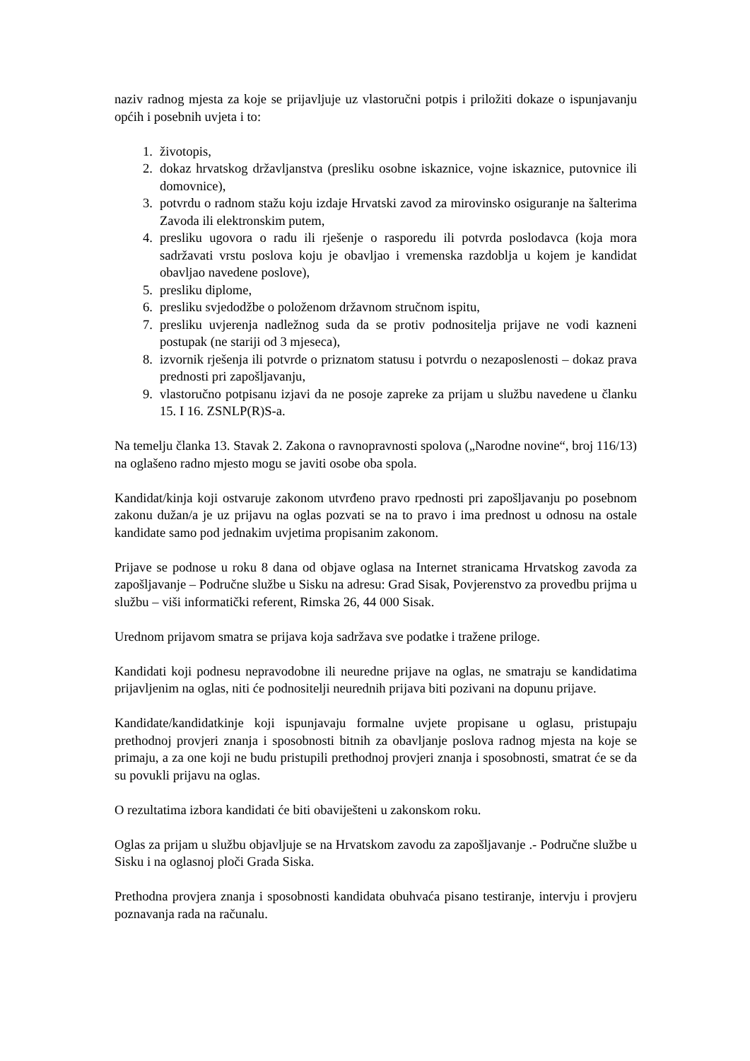naziv radnog mjesta za koje se prijavljuje uz vlastoručni potpis i priložiti dokaze o ispunjavanju općih i posebnih uvjeta i to:
1. životopis,
2. dokaz hrvatskog državljanstva (presliku osobne iskaznice, vojne iskaznice, putovnice ili domovnice),
3. potvrdu o radnom stažu koju izdaje Hrvatski zavod za mirovinsko osiguranje na šalterima Zavoda ili elektronskim putem,
4. presliku ugovora o radu ili rješenje o rasporedu ili potvrda poslodavca (koja mora sadržavati vrstu poslova koju je obavljao i vremenska razdoblja u kojem je kandidat obavljao navedene poslove),
5. presliku diplome,
6. presliku svjedodžbe o položenom državnom stručnom ispitu,
7. presliku uvjerenja nadležnog suda da se protiv podnositelja prijave ne vodi kazneni postupak (ne stariji od 3 mjeseca),
8. izvornik rješenja ili potvrde o priznatom statusu i potvrdu o nezaposlenosti – dokaz prava prednosti pri zapošljavanju,
9. vlastoručno potpisanu izjavi da ne posoje zapreke za prijam u službu navedene u članku 15. I 16. ZSNLP(R)S-a.
Na temelju članka 13. Stavak 2. Zakona o ravnopravnosti spolova („Narodne novine“, broj 116/13) na oglašeno radno mjesto mogu se javiti osobe oba spola.
Kandidat/kinja koji ostvaruje zakonom utvrđeno pravo rpednosti pri zapošljavanju po posebnom zakonu dužan/a je uz prijavu na oglas pozvati se na to pravo i ima prednost u odnosu na ostale kandidate samo pod jednakim uvjetima propisanim zakonom.
Prijave se podnose u roku 8 dana od objave oglasa na Internet stranicama Hrvatskog zavoda za zapošljavanje – Područne službe u Sisku na adresu: Grad Sisak, Povjerenstvo za provedbu prijma u službu – viši informatički referent, Rimska 26, 44 000 Sisak.
Urednom prijavom smatra se prijava koja sadržava sve podatke i tražene priloge.
Kandidati koji podnesu nepravodobne ili neuredne prijave na oglas, ne smatraju se kandidatima prijavljenim na oglas, niti će podnositelji neurednih prijava biti pozivani na dopunu prijave.
Kandidate/kandidatkinje koji ispunjavaju formalne uvjete propisane u oglasu, pristupaju prethodnoj provjeri znanja i sposobnosti bitnih za obavljanje poslova radnog mjesta na koje se primaju, a za one koji ne budu pristupili prethodnoj provjeri znanja i sposobnosti, smatrat će se da su povukli prijavu na oglas.
O rezultatima izbora kandidati će biti obaviješteni u zakonskom roku.
Oglas za prijam u službu objavljuje se na Hrvatskom zavodu za zapošljavanje .- Područne službe u Sisku i na oglasnoj ploči Grada Siska.
Prethodna provjera znanja i sposobnosti kandidata obuhvaća pisano testiranje, intervju i provjeru poznavanja rada na računalu.